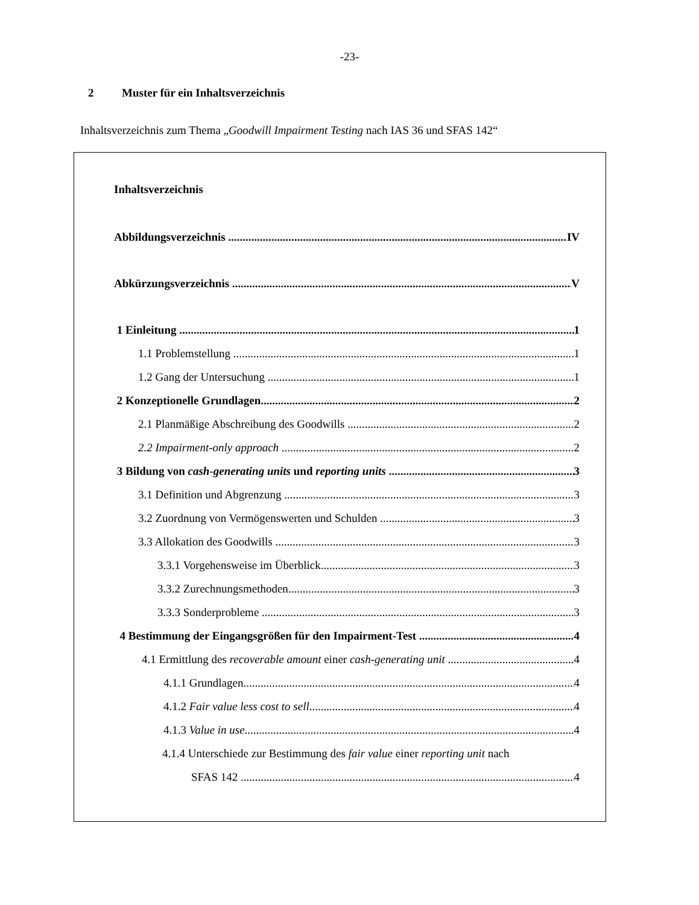-23-
2 Muster für ein Inhaltsverzeichnis
Inhaltsverzeichnis zum Thema „Goodwill Impairment Testing nach IAS 36 und SFAS 142“
Inhaltsverzeichnis
Abbildungsverzeichnis IV
Abkürzungsverzeichnis V
1 Einleitung 1
1.1 Problemstellung 1
1.2 Gang der Untersuchung 1
2 Konzeptionelle Grundlagen 2
2.1 Planmäßige Abschreibung des Goodwills 2
2.2 Impairment-only approach 2
3 Bildung von cash-generating units und reporting units 3
3.1 Definition und Abgrenzung 3
3.2 Zuordnung von Vermögenswerten und Schulden 3
3.3 Allokation des Goodwills 3
3.3.1 Vorgehensweise im Überblick 3
3.3.2 Zurechnungsmethoden 3
3.3.3 Sonderprobleme 3
4 Bestimmung der Eingangsgrößen für den Impairment-Test 4
4.1 Ermittlung des recoverable amount einer cash-generating unit 4
4.1.1 Grundlagen 4
4.1.2 Fair value less cost to sell 4
4.1.3 Value in use 4
4.1.4 Unterschiede zur Bestimmung des fair value einer reporting unit nach
SFAS 142 4